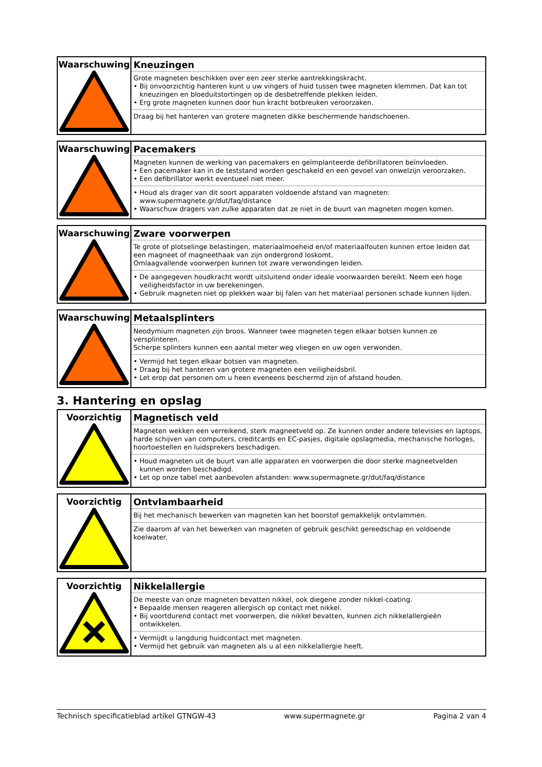| Waarschuwing | Kneuzingen Grote magneten beschikken over een zeer sterke aantrekkingskracht. • Bij onvoorzichtig hanteren kunt u uw vingers of huid tussen twee magneten klemmen. Dat kan tot kneuzingen en bloeduitstortingen op de desbetreffende plekken leiden. • Erg grote magneten kunnen door hun kracht botbreuken veroorzaken. Draag bij het hanteren van grotere magneten dikke beschermende handschoenen. |
| Waarschuwing | Pacemakers Magneten kunnen de werking van pacemakers en geïmplanteerde defibrillatoren beïnvloeden. • Een pacemaker kan in de teststand worden geschakeld en een gevoel van onwelzijn veroorzaken. • Een defibrillator werkt eventueel niet meer. • Houd als drager van dit soort apparaten voldoende afstand van magneten: www.supermagnete.gr/dut/faq/distance • Waarschuw dragers van zulke apparaten dat ze niet in de buurt van magneten mogen komen. |
| Waarschuwing | Zware voorwerpen Te grote of plotselinge belastingen, materiaalmoeheid en/of materiaalfouten kunnen ertoe leiden dat een magneet of magneethaak van zijn ondergrond loskomt. Omlaagvallende voorwerpen kunnen tot zware verwondingen leiden. • De aangegeven houdkracht wordt uitsluitend onder ideale voorwaarden bereikt. Neem een hoge veiligheidsfactor in uw berekeningen. • Gebruik magneten niet op plekken waar bij falen van het materiaal personen schade kunnen lijden. |
| Waarschuwing | Metaalsplinters Neodymium magneten zijn broos. Wanneer twee magneten tegen elkaar botsen kunnen ze versplinteren. Scherpe splinters kunnen een aantal meter weg vliegen en uw ogen verwonden. • Vermijd het tegen elkaar botsen van magneten. • Draag bij het hanteren van grotere magneten een veiligheidsbril. • Let erop dat personen om u heen eveneens beschermd zijn of afstand houden. |
3. Hantering en opslag
| Voorzichtig | Magnetisch veld Magneten wekken een verreikend, sterk magneetveld op. Ze kunnen onder andere televisies en laptops, harde schijven van computers, creditcards en EC-pasjes, digitale opslagmedia, mechanische horloges, hoortoestellen en luidsprekers beschadigen. • Houd magneten uit de buurt van alle apparaten en voorwerpen die door sterke magneetvelden kunnen worden beschadigd. • Let op onze tabel met aanbevolen afstanden: www.supermagnete.gr/dut/faq/distance |
| Voorzichtig | Ontvlambaarheid Bij het mechanisch bewerken van magneten kan het boorstof gemakkelijk ontvlammen. Zie daarom af van het bewerken van magneten of gebruik geschikt gereedschap en voldoende koelwater. |
| Voorzichtig | Nikkelallergie De meeste van onze magneten bevatten nikkel, ook diegene zonder nikkel-coating. • Bepaalde mensen reageren allergisch op contact met nikkel. • Bij voortdurend contact met voorwerpen, die nikkel bevatten, kunnen zich nikkelallergieën ontwikkelen. • Vermijdt u langdurig huidcontact met magneten. • Vermijd het gebruik van magneten als u al een nikkelallergie heeft. |
Technisch specificatieblad artikel GTNGW-43 www.supermagnete.gr Pagina 2 van 4